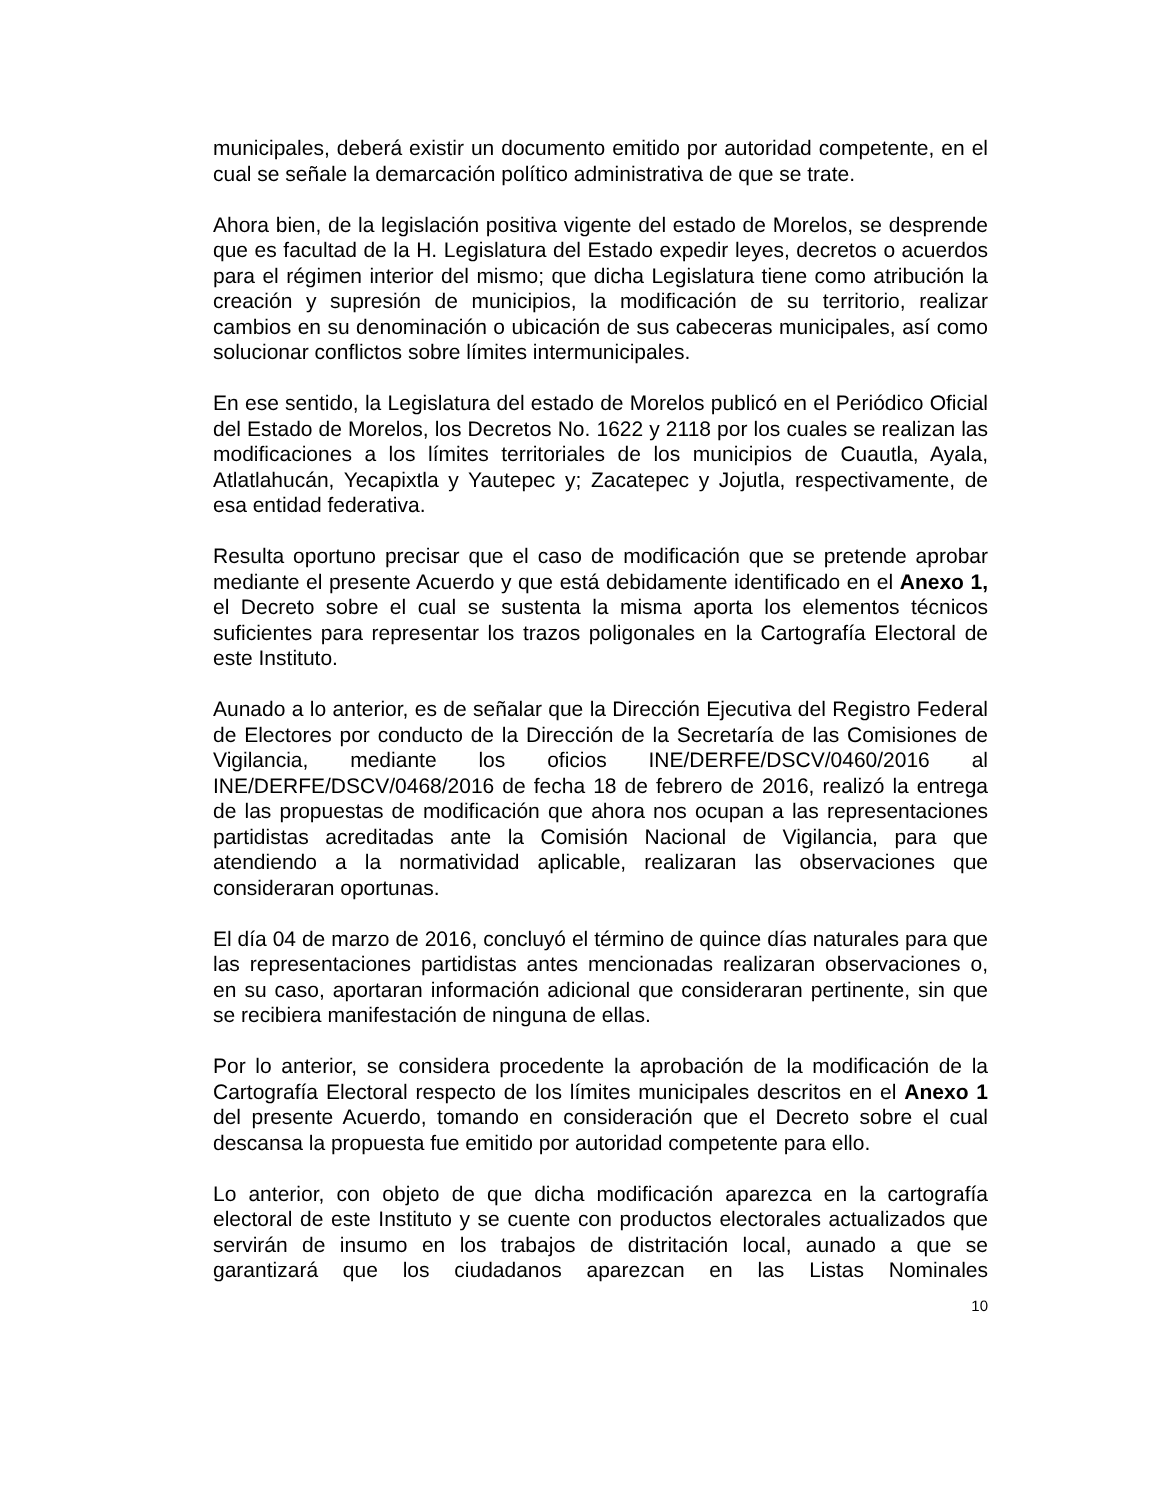municipales, deberá existir un documento emitido por autoridad competente, en el cual se señale la demarcación político administrativa de que se trate.
Ahora bien, de la legislación positiva vigente del estado de Morelos, se desprende que es facultad de la H. Legislatura del Estado expedir leyes, decretos o acuerdos para el régimen interior del mismo; que dicha Legislatura tiene como atribución la creación y supresión de municipios, la modificación de su territorio, realizar cambios en su denominación o ubicación de sus cabeceras municipales, así como solucionar conflictos sobre límites intermunicipales.
En ese sentido, la Legislatura del estado de Morelos publicó en el Periódico Oficial del Estado de Morelos, los Decretos No. 1622 y 2118 por los cuales se realizan las modificaciones a los límites territoriales de los municipios de Cuautla, Ayala, Atlatlahucán, Yecapixtla y Yautepec y; Zacatepec y Jojutla, respectivamente, de esa entidad federativa.
Resulta oportuno precisar que el caso de modificación que se pretende aprobar mediante el presente Acuerdo y que está debidamente identificado en el Anexo 1, el Decreto sobre el cual se sustenta la misma aporta los elementos técnicos suficientes para representar los trazos poligonales en la Cartografía Electoral de este Instituto.
Aunado a lo anterior, es de señalar que la Dirección Ejecutiva del Registro Federal de Electores por conducto de la Dirección de la Secretaría de las Comisiones de Vigilancia, mediante los oficios INE/DERFE/DSCV/0460/2016 al INE/DERFE/DSCV/0468/2016 de fecha 18 de febrero de 2016, realizó la entrega de las propuestas de modificación que ahora nos ocupan a las representaciones partidistas acreditadas ante la Comisión Nacional de Vigilancia, para que atendiendo a la normatividad aplicable, realizaran las observaciones que consideraran oportunas.
El día 04 de marzo de 2016, concluyó el término de quince días naturales para que las representaciones partidistas antes mencionadas realizaran observaciones o, en su caso, aportaran información adicional que consideraran pertinente, sin que se recibiera manifestación de ninguna de ellas.
Por lo anterior, se considera procedente la aprobación de la modificación de la Cartografía Electoral respecto de los límites municipales descritos en el Anexo 1 del presente Acuerdo, tomando en consideración que el Decreto sobre el cual descansa la propuesta fue emitido por autoridad competente para ello.
Lo anterior, con objeto de que dicha modificación aparezca en la cartografía electoral de este Instituto y se cuente con productos electorales actualizados que servirán de insumo en los trabajos de distritación local, aunado a que se garantizará que los ciudadanos aparezcan en las Listas Nominales
10